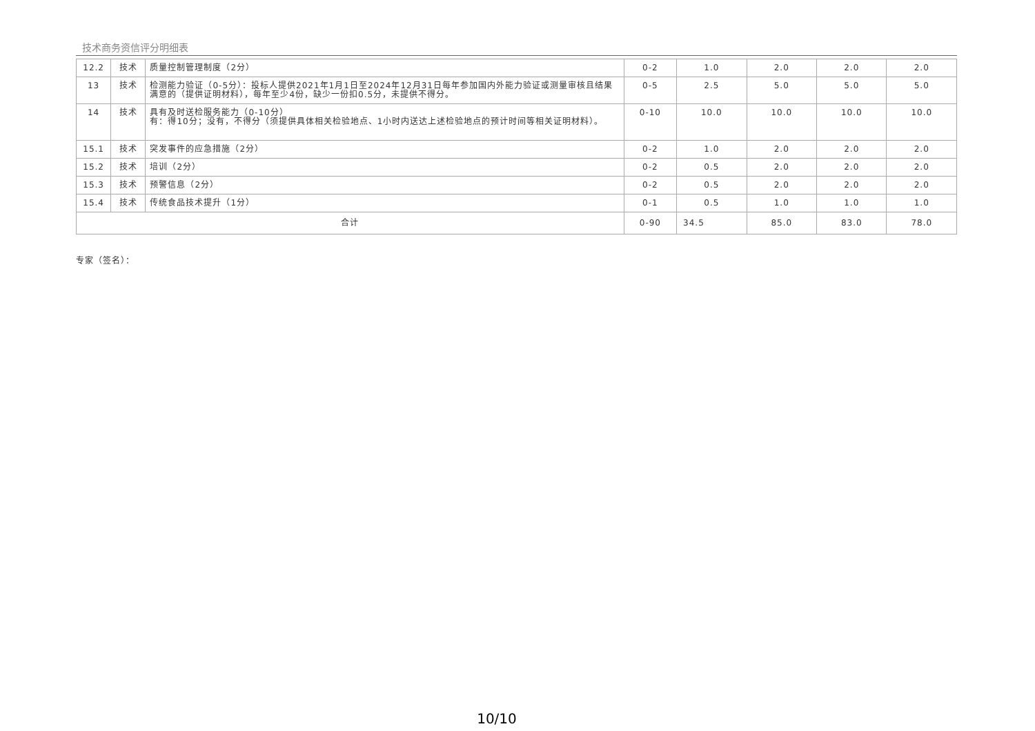技术商务资信评分明细表
| 12.2 | 技术 | 质量控制管理制度（2分） | 0-2 | 1.0 | 2.0 | 2.0 | 2.0 |
| 13 | 技术 | 检测能力验证（0-5分）：投标人提供2021年1月1日至2024年12月31日每年参加国内外能力验证或测量审核且结果满意的（提供证明材料），每年至少4份，缺少一份扣0.5分，未提供不得分。 | 0-5 | 2.5 | 5.0 | 5.0 | 5.0 |
| 14 | 技术 | 具有及时送检服务能力（0-10分） 有：得10分；没有，不得分（须提供具体相关检验地点、1小时内送达上述检验地点的预计时间等相关证明材料）。 | 0-10 | 10.0 | 10.0 | 10.0 | 10.0 |
| 15.1 | 技术 | 突发事件的应急措施（2分） | 0-2 | 1.0 | 2.0 | 2.0 | 2.0 |
| 15.2 | 技术 | 培训（2分） | 0-2 | 0.5 | 2.0 | 2.0 | 2.0 |
| 15.3 | 技术 | 预警信息（2分） | 0-2 | 0.5 | 2.0 | 2.0 | 2.0 |
| 15.4 | 技术 | 传统食品技术提升（1分） | 0-1 | 0.5 | 1.0 | 1.0 | 1.0 |
| 合计 | | | 0-90 | 34.5 | 85.0 | 83.0 | 78.0 |
专家（签名）：
10/10